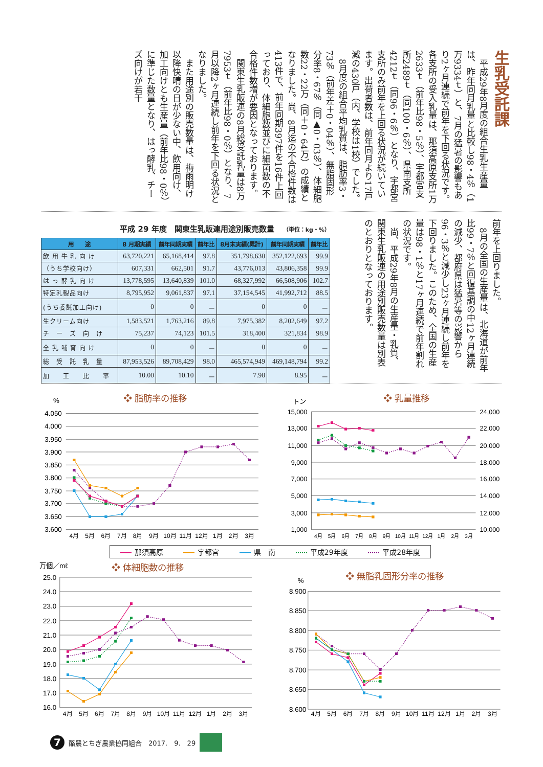生乳受託課
平成29年8月度の組合生乳生産量は、昨年同月乳量と比較し98・4％（1万9334ｔ）と、7月の猛暑の影響もあり2ヶ月連続で前年を下回る状況です。各支所の受入乳量は、那須高原支所1万2633ｔ（前年比98・5％）、宇都宮支所2489ｔ（同100・6％）、県南支所4212ｔ（同96・6％）となり、宇都宮支所のみ前年を上回る状況が続いています。出荷者数は、前年同月より17戸減の430戸（内、学校は1校）でした。
8月度の組合平均乳質は、脂肪率3・73％（前年差＋0・04％）、無脂固形分率8・67％（同▲0・03％）、体細胞数22・22万（同＋0・64万）の成績となりました。尚、8月迄の不合格件数は413件で、前年同期397件を16件上回っており、体細胞数並びに細菌数の不合格件数増が要因となっております。
関東生乳販連の8月総受託乳量は8万7953ｔ（前年比98・0％）となり、7月以降2ヶ月連続し前年を下回る状況となりました。
また用途別の販売数量は、梅雨明け以降快晴の日が少ない中、飲用向け、加工向けとも生産量（前年比98・0％）に準じた数量となり、はっ酵乳、チーズ向けが若干
前年を上回りました。
8月の全国の生産量は、北海道が前年比99・7％と回復基調の中12ヶ月連続の減少、都府県は猛暑等の影響から96・3％と減少し23ヶ月連続し前年を下回りました。このため、全国の生産量は98・1％と17ヶ月連続で前年割れの状況です。
尚、平成29年8月の生産量・乳質、関東生乳販連の用途別販売数量は別表のとおりとなっております。
平成 29 年度　関東生乳販連用途別販売数量 （単位：kg・%）
| 用 途 | 8 月期実績 | 前年同期実績 | 前年比 | 8月末実績(累計) | 前年同期実績 | 前年比 |
| --- | --- | --- | --- | --- | --- | --- |
| 飲 用 牛 乳 向 け | 63,720,221 | 65,168,414 | 97.8 | 351,798,630 | 352,122,693 | 99.9 |
| （うち学校向け） | 607,331 | 662,501 | 91.7 | 43,776,013 | 43,806,358 | 99.9 |
| は っ 酵 乳 向 け | 13,778,595 | 13,640,839 | 101.0 | 68,327,992 | 66,508,906 | 102.7 |
| 特定乳製品向け | 8,795,952 | 9,061,837 | 97.1 | 37,154,545 | 41,992,712 | 88.5 |
| (うち委託加工向け) | 0 | 0 | － | 0 | 0 | － |
| 生クリーム向け | 1,583,521 | 1,763,216 | 89.8 | 7,975,382 | 8,202,649 | 97.2 |
| チ ー ズ 向 け | 75,237 | 74,123 | 101.5 | 318,400 | 321,834 | 98.9 |
| 全 乳 哺 育 向 け | 0 | 0 | － | 0 | 0 | － |
| 総 受 託 乳 量 | 87,953,526 | 89,708,429 | 98.0 | 465,574,949 | 469,148,794 | 99.2 |
| 加 工 比 率 | 10.00 | 10.10 | － | 7.98 | 8.95 | － |
%
❖ 脂肪率の推移
4.050
4.000
3.950
3.900
3.850
3.800
3.750
3.700
3.650
3.600
4月
5月
6月
7月
8月
9月
10月
11月
12月
1月
2月
3月
トン
❖ 乳量推移
15,000
13,000
11,000
9,000
7,000
5,000
3,000
1,000
24,000
22,000
20,000
18,000
16,000
14,000
12,000
10,000
4月
5月
6月
7月
8月
9月
10月
11月
12月
1月
2月
3月
那須高原 宇都宮 県　南 平成29年度 平成28年度
万個／mℓ
❖ 体細胞数の推移
25.0
24.0
23.0
22.0
21.0
20.0
19.0
18.0
17.0
16.0
4月
5月
6月
7月
8月
9月
10月
11月
12月
1月
2月
3月
%
❖ 無脂乳固形分率の推移
8.900
8.850
8.800
8.750
8.700
8.650
8.600
4月
5月
6月
7月
8月
9月
10月
11月
12月
1月
2月
3月
7
酪農とちぎ農業協同組合　2017.　9.　29